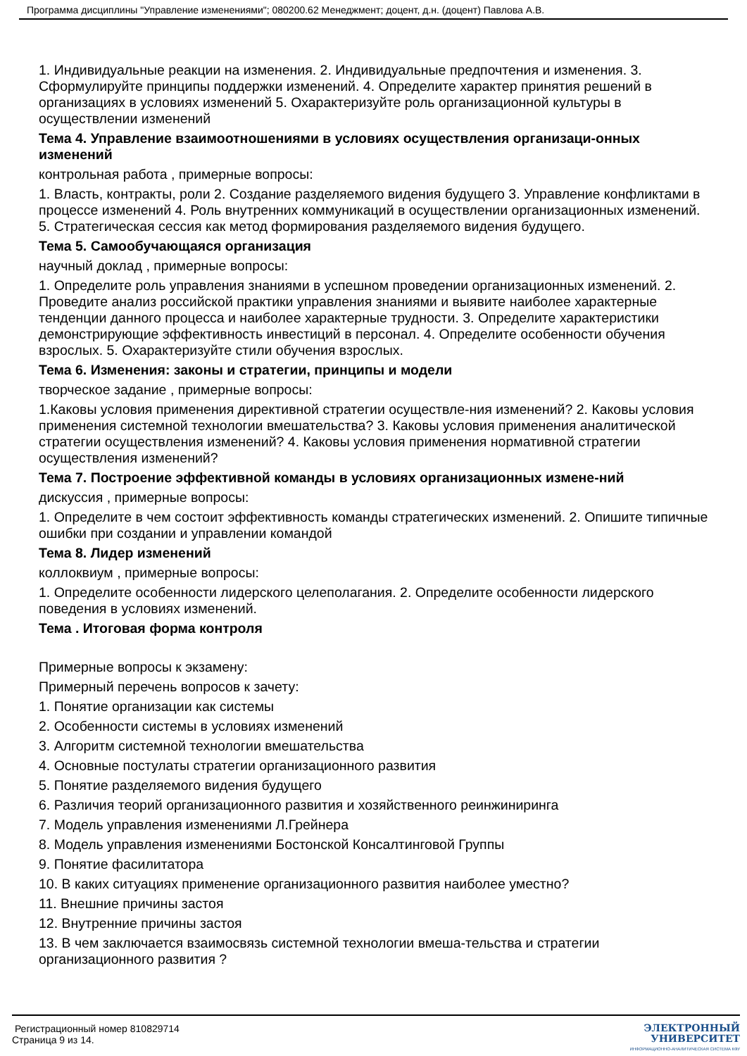Программа дисциплины "Управление изменениями"; 080200.62 Менеджмент; доцент, д.н. (доцент) Павлова А.В.
1. Индивидуальные реакции на изменения. 2. Индивидуальные предпочтения и изменения. 3. Сформулируйте принципы поддержки изменений. 4. Определите характер принятия решений в организациях в условиях изменений 5. Охарактеризуйте роль организационной культуры в осуществлении изменений
Тема 4. Управление взаимоотношениями в условиях осуществления организаци-онных изменений
контрольная работа , примерные вопросы:
1. Власть, контракты, роли 2. Создание разделяемого видения будущего 3. Управление конфликтами в процессе изменений 4. Роль внутренних коммуникаций в осуществлении организационных изменений. 5. Стратегическая сессия как метод формирования разделяемого видения будущего.
Тема 5. Самообучающаяся организация
научный доклад , примерные вопросы:
1. Определите роль управления знаниями в успешном проведении организационных изменений. 2. Проведите анализ российской практики управления знаниями и выявите наиболее характерные тенденции данного процесса и наиболее характерные трудности. 3. Определите характеристики демонстрирующие эффективность инвестиций в персонал. 4. Определите особенности обучения взрослых. 5. Охарактеризуйте стили обучения взрослых.
Тема 6. Изменения: законы и стратегии, принципы и модели
творческое задание , примерные вопросы:
1.Каковы условия применения директивной стратегии осуществле-ния изменений? 2. Каковы условия применения системной технологии вмешательства? 3. Каковы условия применения аналитической стратегии осуществления изменений? 4. Каковы условия применения нормативной стратегии осуществления изменений?
Тема 7. Построение эффективной команды в условиях организационных измене-ний
дискуссия , примерные вопросы:
1. Определите в чем состоит эффективность команды стратегических изменений. 2. Опишите типичные ошибки при создании и управлении командой
Тема 8. Лидер изменений
коллоквиум , примерные вопросы:
1. Определите особенности лидерского целеполагания. 2. Определите особенности лидерского поведения в условиях изменений.
Тема . Итоговая форма контроля
Примерные вопросы к экзамену:
Примерный перечень вопросов к зачету:
1. Понятие организации как системы
2. Особенности системы в условиях изменений
3. Алгоритм системной технологии вмешательства
4. Основные постулаты стратегии организационного развития
5. Понятие разделяемого видения будущего
6. Различия теорий организационного развития и хозяйственного реинжиниринга
7. Модель управления изменениями Л.Грейнера
8. Модель управления изменениями Бостонской Консалтинговой Группы
9. Понятие фасилитатора
10. В каких ситуациях применение организационного развития наиболее уместно?
11. Внешние причины застоя
12. Внутренние причины застоя
13. В чем заключается взаимосвязь системной технологии вмеша-тельства и стратегии организационного развития ?
Регистрационный номер 810829714
Страница 9 из 14.
ЭЛЕКТРОННЫЙ
УНИВЕРСИТЕТ
ИНФОРМАЦИОННО-АНАЛИТИЧЕСКАЯ СИСТЕМА КФУ